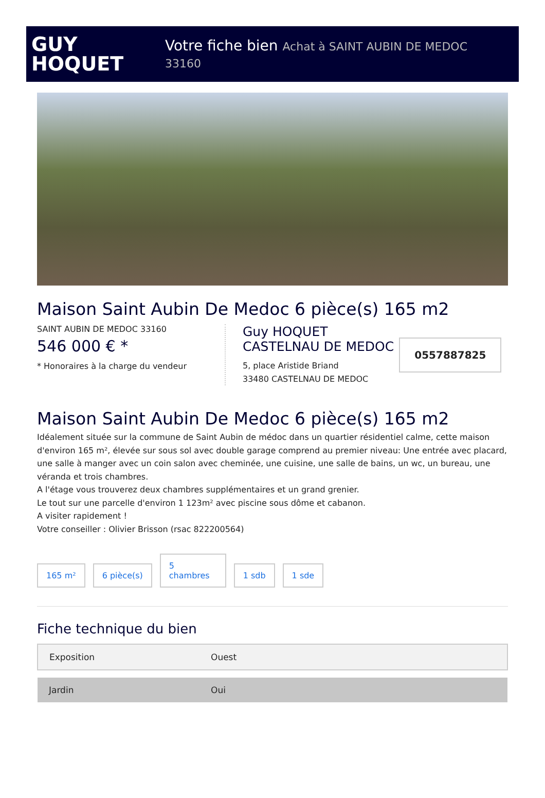GUY
HOQUET
Votre fiche bien Achat à SAINT AUBIN DE MEDOC
33160
Maison Saint Aubin De Medoc 6 pièce(s) 165 m2
SAINT AUBIN DE MEDOC 33160
546 000 € *
* Honoraires à la charge du vendeur
Guy HOQUET
CASTELNAU DE MEDOC
5, place Aristide Briand
33480 CASTELNAU DE MEDOC
0557887825
Maison Saint Aubin De Medoc 6 pièce(s) 165 m2
Idéalement située sur la commune de Saint Aubin de médoc dans un quartier résidentiel calme, cette maison d'environ 165 m², élevée sur sous sol avec double garage comprend au premier niveau: Une entrée avec placard, une salle à manger avec un coin salon avec cheminée, une cuisine, une salle de bains, un wc, un bureau, une véranda et trois chambres.
A l'étage vous trouverez deux chambres supplémentaires et un grand grenier.
Le tout sur une parcelle d'environ 1 123m² avec piscine sous dôme et cabanon.
A visiter rapidement !
Votre conseiller : Olivier Brisson (rsac 822200564)
165 m²
6 pièce(s)
5
chambres
1 sdb
1 sde
Fiche technique du bien
| Exposition | Ouest |
| Jardin | Oui |